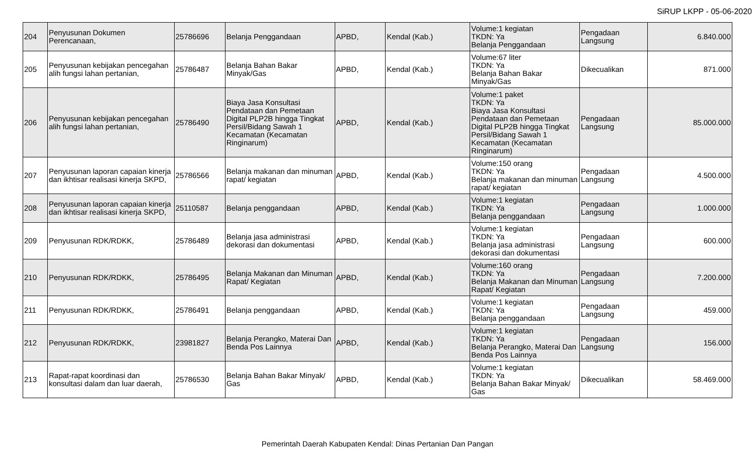SiRUP LKPP - 05-06-2020
| 204 | Penyusunan Dokumen Perencanaan, | 25786696 | Belanja Penggandaan | APBD, | Kendal (Kab.) | Volume:1 kegiatan TKDN: Ya Belanja Penggandaan | Pengadaan Langsung | 6.840.000 |
| 205 | Penyusunan kebijakan pencegahan alih fungsi lahan pertanian, | 25786487 | Belanja Bahan Bakar Minyak/Gas | APBD, | Kendal (Kab.) | Volume:67 liter TKDN: Ya Belanja Bahan Bakar Minyak/Gas | Dikecualikan | 871.000 |
| 206 | Penyusunan kebijakan pencegahan alih fungsi lahan pertanian, | 25786490 | Biaya Jasa Konsultasi Pendataan dan Pemetaan Digital PLP2B hingga Tingkat Persil/Bidang Sawah 1 Kecamatan (Kecamatan Ringinarum) | APBD, | Kendal (Kab.) | Volume:1 paket TKDN: Ya Biaya Jasa Konsultasi Pendataan dan Pemetaan Digital PLP2B hingga Tingkat Persil/Bidang Sawah 1 Kecamatan (Kecamatan Ringinarum) | Pengadaan Langsung | 85.000.000 |
| 207 | Penyusunan laporan capaian kinerja dan ikhtisar realisasi kinerja SKPD, | 25786566 | Belanja makanan dan minuman rapat/ kegiatan | APBD, | Kendal (Kab.) | Volume:150 orang TKDN: Ya Belanja makanan dan minuman rapat/ kegiatan | Pengadaan Langsung | 4.500.000 |
| 208 | Penyusunan laporan capaian kinerja dan ikhtisar realisasi kinerja SKPD, | 25110587 | Belanja penggandaan | APBD, | Kendal (Kab.) | Volume:1 kegiatan TKDN: Ya Belanja penggandaan | Pengadaan Langsung | 1.000.000 |
| 209 | Penyusunan RDK/RDKK, | 25786489 | Belanja jasa administrasi dekorasi dan dokumentasi | APBD, | Kendal (Kab.) | Volume:1 kegiatan TKDN: Ya Belanja jasa administrasi dekorasi dan dokumentasi | Pengadaan Langsung | 600.000 |
| 210 | Penyusunan RDK/RDKK, | 25786495 | Belanja Makanan dan Minuman Rapat/ Kegiatan | APBD, | Kendal (Kab.) | Volume:160 orang TKDN: Ya Belanja Makanan dan Minuman Rapat/ Kegiatan | Pengadaan Langsung | 7.200.000 |
| 211 | Penyusunan RDK/RDKK, | 25786491 | Belanja penggandaan | APBD, | Kendal (Kab.) | Volume:1 kegiatan TKDN: Ya Belanja penggandaan | Pengadaan Langsung | 459.000 |
| 212 | Penyusunan RDK/RDKK, | 23981827 | Belanja Perangko, Materai Dan Benda Pos Lainnya | APBD, | Kendal (Kab.) | Volume:1 kegiatan TKDN: Ya Belanja Perangko, Materai Dan Benda Pos Lainnya | Pengadaan Langsung | 156.000 |
| 213 | Rapat-rapat koordinasi dan konsultasi dalam dan luar daerah, | 25786530 | Belanja Bahan Bakar Minyak/ Gas | APBD, | Kendal (Kab.) | Volume:1 kegiatan TKDN: Ya Belanja Bahan Bakar Minyak/ Gas | Dikecualikan | 58.469.000 |
Pemerintah Daerah Kabupaten Kendal: Dinas Pertanian Dan Pangan